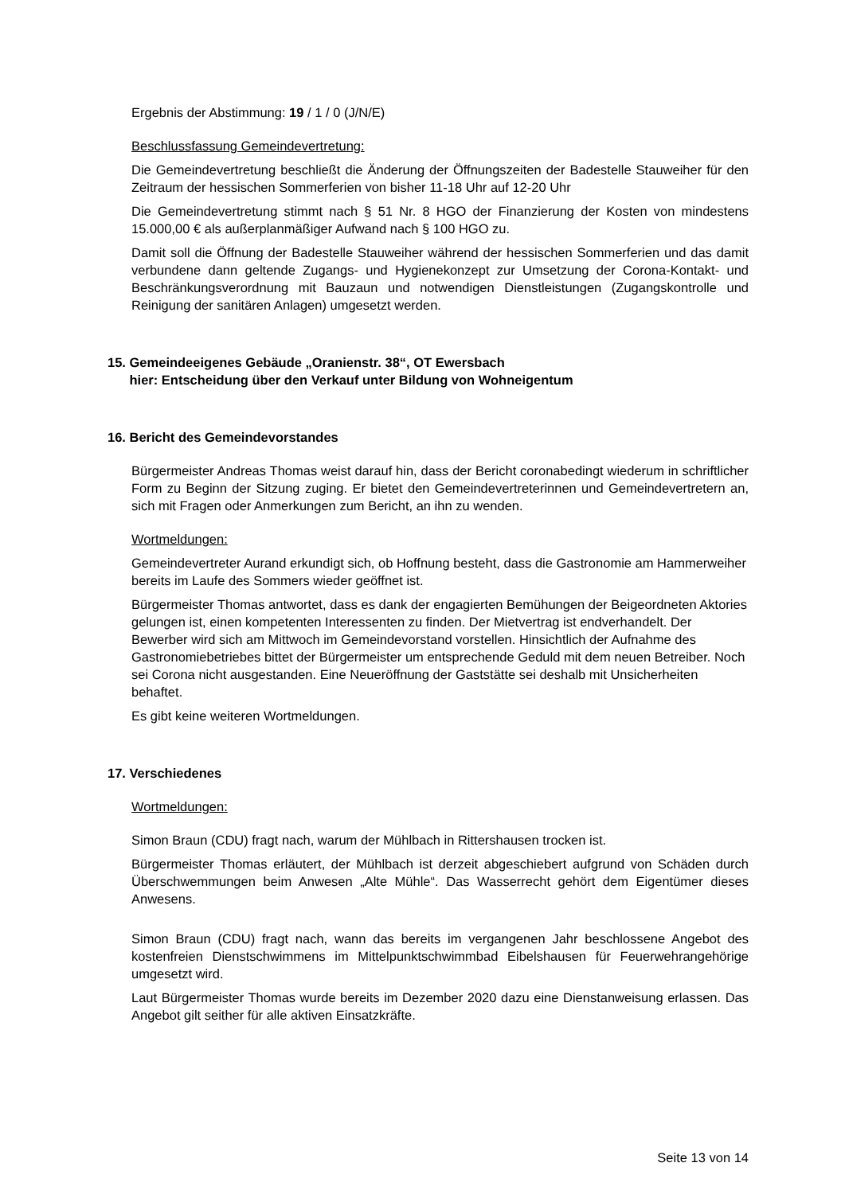Ergebnis der Abstimmung: 19 / 1 / 0 (J/N/E)
Beschlussfassung Gemeindevertretung:
Die Gemeindevertretung beschließt die Änderung der Öffnungszeiten der Badestelle Stauweiher für den Zeitraum der hessischen Sommerferien von bisher 11-18 Uhr auf 12-20 Uhr
Die Gemeindevertretung stimmt nach § 51 Nr. 8 HGO der Finanzierung der Kosten von mindestens 15.000,00 € als außerplanmäßiger Aufwand nach § 100 HGO zu.
Damit soll die Öffnung der Badestelle Stauweiher während der hessischen Sommerferien und das damit verbundene dann geltende Zugangs- und Hygienekonzept zur Umsetzung der Corona-Kontakt- und Beschränkungsverordnung mit Bauzaun und notwendigen Dienstleistungen (Zugangskontrolle und Reinigung der sanitären Anlagen) umgesetzt werden.
15. Gemeindeeigenes Gebäude „Oranienstr. 38“, OT Ewersbach
hier: Entscheidung über den Verkauf unter Bildung von Wohneigentum
16. Bericht des Gemeindevorstandes
Bürgermeister Andreas Thomas weist darauf hin, dass der Bericht coronabedingt wiederum in schriftlicher Form zu Beginn der Sitzung zuging. Er bietet den Gemeindevertreterinnen und Gemeindevertretern an, sich mit Fragen oder Anmerkungen zum Bericht, an ihn zu wenden.
Wortmeldungen:
Gemeindevertreter Aurand erkundigt sich, ob Hoffnung besteht, dass die Gastronomie am Hammerweiher bereits im Laufe des Sommers wieder geöffnet ist.
Bürgermeister Thomas antwortet, dass es dank der engagierten Bemühungen der Beigeordneten Aktories gelungen ist, einen kompetenten Interessenten zu finden. Der Mietvertrag ist endverhandelt. Der Bewerber wird sich am Mittwoch im Gemeindevorstand vorstellen. Hinsichtlich der Aufnahme des Gastronomiebetriebes bittet der Bürgermeister um entsprechende Geduld mit dem neuen Betreiber. Noch sei Corona nicht ausgestanden. Eine Neueröffnung der Gaststätte sei deshalb mit Unsicherheiten behaftet.
Es gibt keine weiteren Wortmeldungen.
17. Verschiedenes
Wortmeldungen:
Simon Braun (CDU) fragt nach, warum der Mühlbach in Rittershausen trocken ist.
Bürgermeister Thomas erläutert, der Mühlbach ist derzeit abgeschiebert aufgrund von Schäden durch Überschwemmungen beim Anwesen „Alte Mühle“. Das Wasserrecht gehört dem Eigentümer dieses Anwesens.
Simon Braun (CDU) fragt nach, wann das bereits im vergangenen Jahr beschlossene Angebot des kostenfreien Dienstschwimmens im Mittelpunktschwimmbad Eibelshausen für Feuerwehrangehörige umgesetzt wird.
Laut Bürgermeister Thomas wurde bereits im Dezember 2020 dazu eine Dienstanweisung erlassen. Das Angebot gilt seither für alle aktiven Einsatzkräfte.
Seite 13 von 14